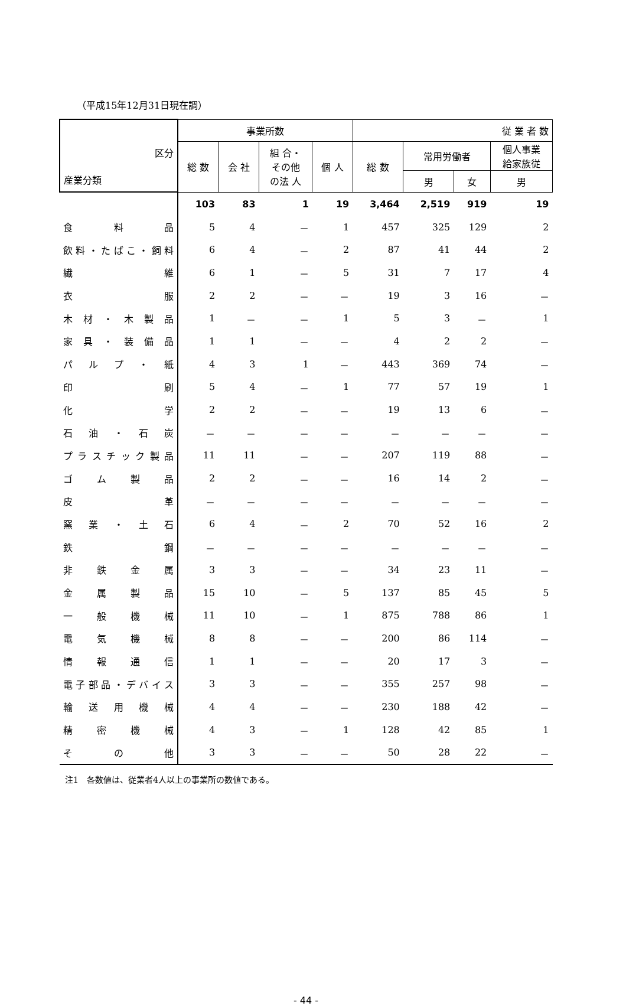（平成15年12月31日現在調）
| 産業分類 区分 | 事業所数 | | | | 従 業 者 数 | | | |
| --- | --- | --- | --- | --- | --- | --- | --- | --- |
| | 総 数 | 会 社 | 組 合・ その他 の法 人 | 個 人 | 総 数 | 常用労働者 | | 個人事業 給家族従 |
| | | | | | | 男 | 女 | 男 |
| | 103 | 83 | 1 | 19 | 3,464 | 2,519 | 919 | 19 |
| 食 料 品 | 5 | 4 | － | 1 | 457 | 325 | 129 | 2 |
| 飲料・たばこ・飼料 | 6 | 4 | － | 2 | 87 | 41 | 44 | 2 |
| 繊 維 | 6 | 1 | － | 5 | 31 | 7 | 17 | 4 |
| 衣 服 | 2 | 2 | － | － | 19 | 3 | 16 | － |
| 木 材 ・ 木 製 品 | 1 | － | － | 1 | 5 | 3 | － | 1 |
| 家 具 ・ 装 備 品 | 1 | 1 | － | － | 4 | 2 | 2 | － |
| パ ル プ ・ 紙 | 4 | 3 | 1 | － | 443 | 369 | 74 | － |
| 印 刷 | 5 | 4 | － | 1 | 77 | 57 | 19 | 1 |
| 化 学 | 2 | 2 | － | － | 19 | 13 | 6 | － |
| 石 油 ・ 石 炭 | － | － | － | － | － | － | － | － |
| プラスチック製品 | 11 | 11 | － | － | 207 | 119 | 88 | － |
| ゴ ム 製 品 | 2 | 2 | － | － | 16 | 14 | 2 | － |
| 皮 革 | － | － | － | － | － | － | － | － |
| 窯 業 ・ 土 石 | 6 | 4 | － | 2 | 70 | 52 | 16 | 2 |
| 鉄 鋼 | － | － | － | － | － | － | － | － |
| 非 鉄 金 属 | 3 | 3 | － | － | 34 | 23 | 11 | － |
| 金 属 製 品 | 15 | 10 | － | 5 | 137 | 85 | 45 | 5 |
| 一 般 機 械 | 11 | 10 | － | 1 | 875 | 788 | 86 | 1 |
| 電 気 機 械 | 8 | 8 | － | － | 200 | 86 | 114 | － |
| 情 報 通 信 | 1 | 1 | － | － | 20 | 17 | 3 | － |
| 電子部品・デバイス | 3 | 3 | － | － | 355 | 257 | 98 | － |
| 輸 送 用 機 械 | 4 | 4 | － | － | 230 | 188 | 42 | － |
| 精 密 機 械 | 4 | 3 | － | 1 | 128 | 42 | 85 | 1 |
| そ の 他 | 3 | 3 | － | － | 50 | 28 | 22 | － |
注1　各数値は、従業者4人以上の事業所の数値である。
- 44 -